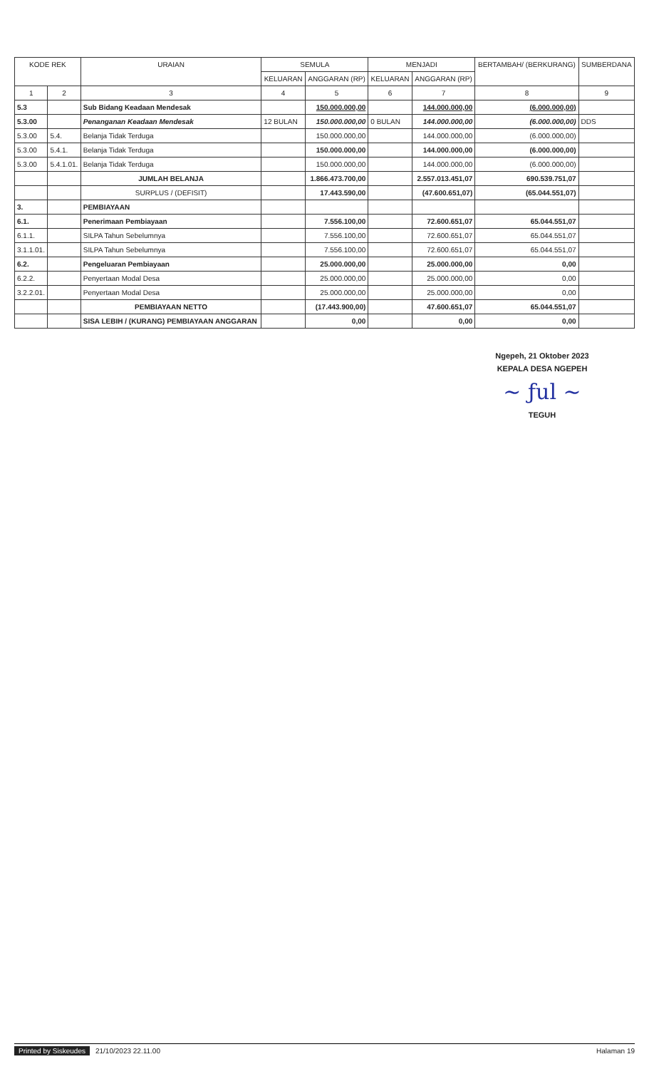| KODE REK | | URAIAN | SEMULA | | MENJADI | | BERTAMBAH/ (BERKURANG) | SUMBERDANA |
| --- | --- | --- | --- | --- | --- | --- | --- | --- |
| | | | KELUARAN | ANGGARAN (RP) | KELUARAN | ANGGARAN (RP) | | |
| 1 | 2 | 3 | 4 | 5 | 6 | 7 | 8 | 9 |
| 5.3 | | Sub Bidang Keadaan Mendesak | | 150.000.000,00 | | 144.000.000,00 | (6.000.000,00) | |
| 5.3.00 | | Penanganan Keadaan Mendesak | 12 BULAN | 150.000.000,00 | 0 BULAN | 144.000.000,00 | (6.000.000,00) | DDS |
| 5.3.00 | 5.4. | Belanja Tidak Terduga | | 150.000.000,00 | | 144.000.000,00 | (6.000.000,00) | |
| 5.3.00 | 5.4.1. | Belanja Tidak Terduga | | 150.000.000,00 | | 144.000.000,00 | (6.000.000,00) | |
| 5.3.00 | 5.4.1.01. | Belanja Tidak Terduga | | 150.000.000,00 | | 144.000.000,00 | (6.000.000,00) | |
| | | JUMLAH BELANJA | | 1.866.473.700,00 | | 2.557.013.451,07 | 690.539.751,07 | |
| | | SURPLUS / (DEFISIT) | | 17.443.590,00 | | (47.600.651,07) | (65.044.551,07) | |
| 3. | | PEMBIAYAAN | | | | | | |
| 6.1. | | Penerimaan Pembiayaan | | 7.556.100,00 | | 72.600.651,07 | 65.044.551,07 | |
| 6.1.1. | | SILPA Tahun Sebelumnya | | 7.556.100,00 | | 72.600.651,07 | 65.044.551,07 | |
| 3.1.1.01. | | SILPA Tahun Sebelumnya | | 7.556.100,00 | | 72.600.651,07 | 65.044.551,07 | |
| 6.2. | | Pengeluaran Pembiayaan | | 25.000.000,00 | | 25.000.000,00 | 0,00 | |
| 6.2.2. | | Penyertaan Modal Desa | | 25.000.000,00 | | 25.000.000,00 | 0,00 | |
| 3.2.2.01. | | Penyertaan Modal Desa | | 25.000.000,00 | | 25.000.000,00 | 0,00 | |
| | | PEMBIAYAAN NETTO | | (17.443.900,00) | | 47.600.651,07 | 65.044.551,07 | |
| | | SISA LEBIH / (KURANG) PEMBIAYAAN ANGGARAN | | 0,00 | | 0,00 | 0,00 | |
Ngepeh, 21 Oktober 2023
KEPALA DESA NGEPEH
~ ƒul ~
TEGUH
Printed by Siskeudes 21/10/2023 22.11.00 Halaman 19